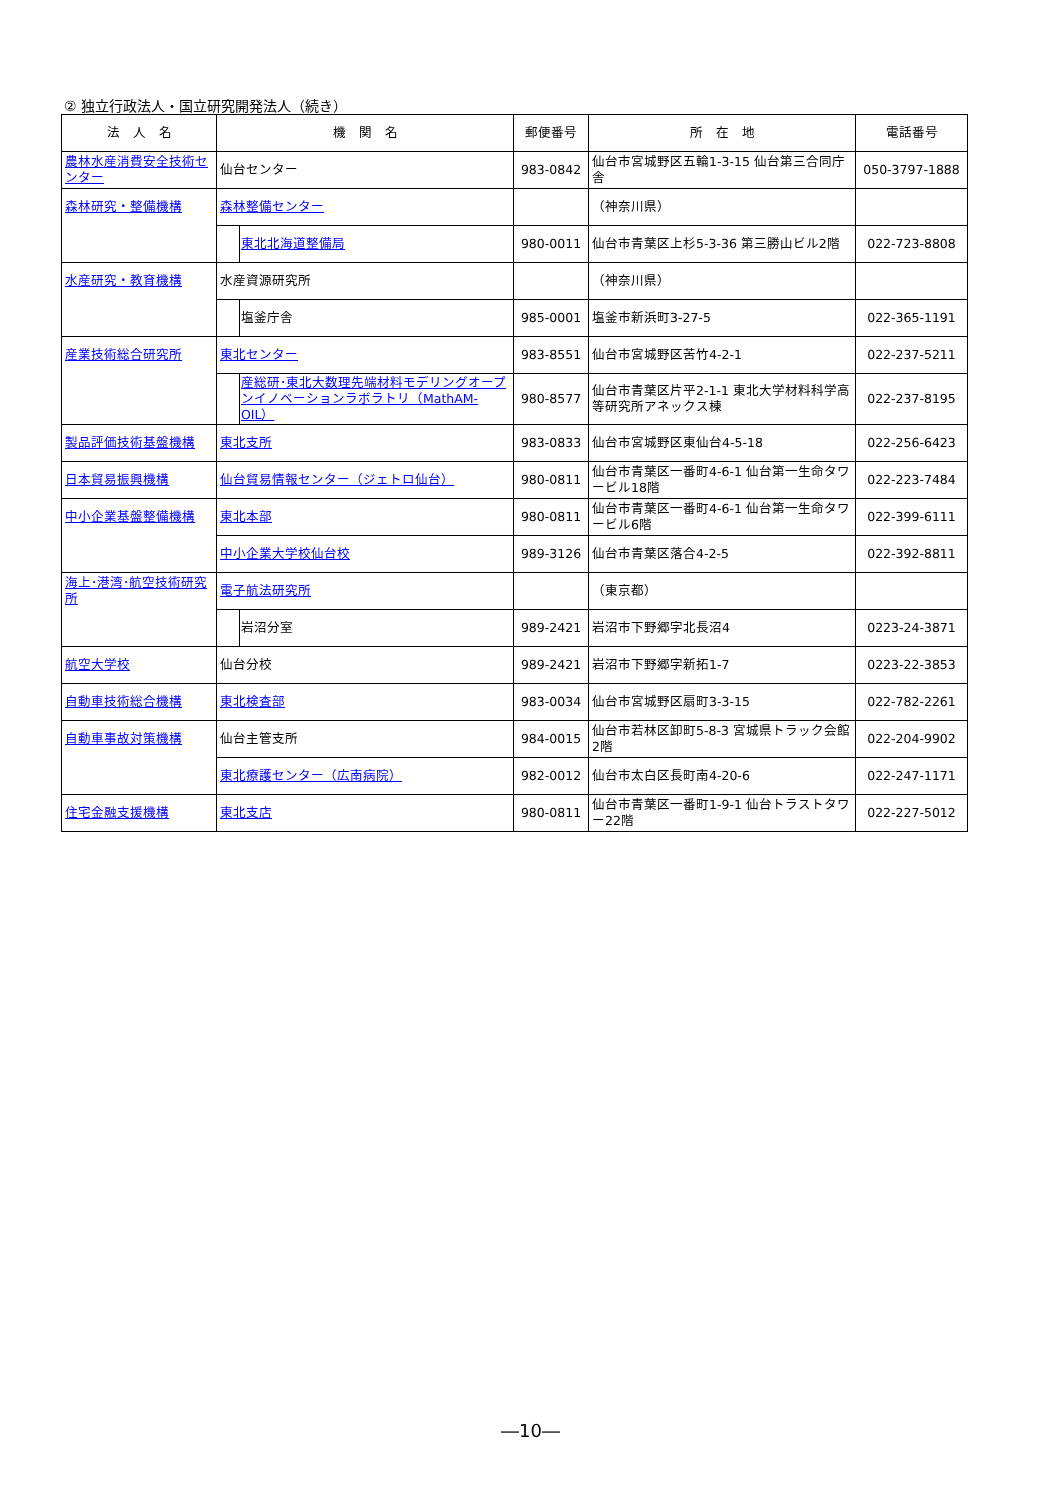② 独立行政法人・国立研究開発法人（続き）
| 法 人 名 | 機 関 名 | 郵便番号 | 所 在 地 | 電話番号 |
| --- | --- | --- | --- | --- |
| 農林水産消費安全技術センター | 仙台センター | 983-0842 | 仙台市宮城野区五輪1-3-15 仙台第三合同庁舎 | 050-3797-1888 |
| 森林研究・整備機構 | 森林整備センター | | （神奈川県） | |
| | 東北北海道整備局 | 980-0011 | 仙台市青葉区上杉5-3-36 第三勝山ビル2階 | 022-723-8808 |
| 水産研究・教育機構 | 水産資源研究所 | | （神奈川県） | |
| | 塩釜庁舎 | 985-0001 | 塩釜市新浜町3-27-5 | 022-365-1191 |
| 産業技術総合研究所 | 東北センター | 983-8551 | 仙台市宮城野区苦竹4-2-1 | 022-237-5211 |
| | 産総研･東北大数理先端材料モデリングオープンイノベーションラボラトリ（MathAM-OIL） | 980-8577 | 仙台市青葉区片平2-1-1 東北大学材料科学高等研究所アネックス棟 | 022-237-8195 |
| 製品評価技術基盤機構 | 東北支所 | 983-0833 | 仙台市宮城野区東仙台4-5-18 | 022-256-6423 |
| 日本貿易振興機構 | 仙台貿易情報センター（ジェトロ仙台） | 980-0811 | 仙台市青葉区一番町4-6-1 仙台第一生命タワービル18階 | 022-223-7484 |
| 中小企業基盤整備機構 | 東北本部 | 980-0811 | 仙台市青葉区一番町4-6-1 仙台第一生命タワービル6階 | 022-399-6111 |
| | 中小企業大学校仙台校 | 989-3126 | 仙台市青葉区落合4-2-5 | 022-392-8811 |
| 海上･港湾･航空技術研究所 | 電子航法研究所 | | （東京都） | |
| | 岩沼分室 | 989-2421 | 岩沼市下野郷字北長沼4 | 0223-24-3871 |
| 航空大学校 | 仙台分校 | 989-2421 | 岩沼市下野郷字新拓1-7 | 0223-22-3853 |
| 自動車技術総合機構 | 東北検査部 | 983-0034 | 仙台市宮城野区扇町3-3-15 | 022-782-2261 |
| 自動車事故対策機構 | 仙台主管支所 | 984-0015 | 仙台市若林区卸町5-8-3 宮城県トラック会館2階 | 022-204-9902 |
| | 東北療護センター（広南病院） | 982-0012 | 仙台市太白区長町南4-20-6 | 022-247-1171 |
| 住宅金融支援機構 | 東北支店 | 980-0811 | 仙台市青葉区一番町1-9-1 仙台トラストタワー22階 | 022-227-5012 |
―10―